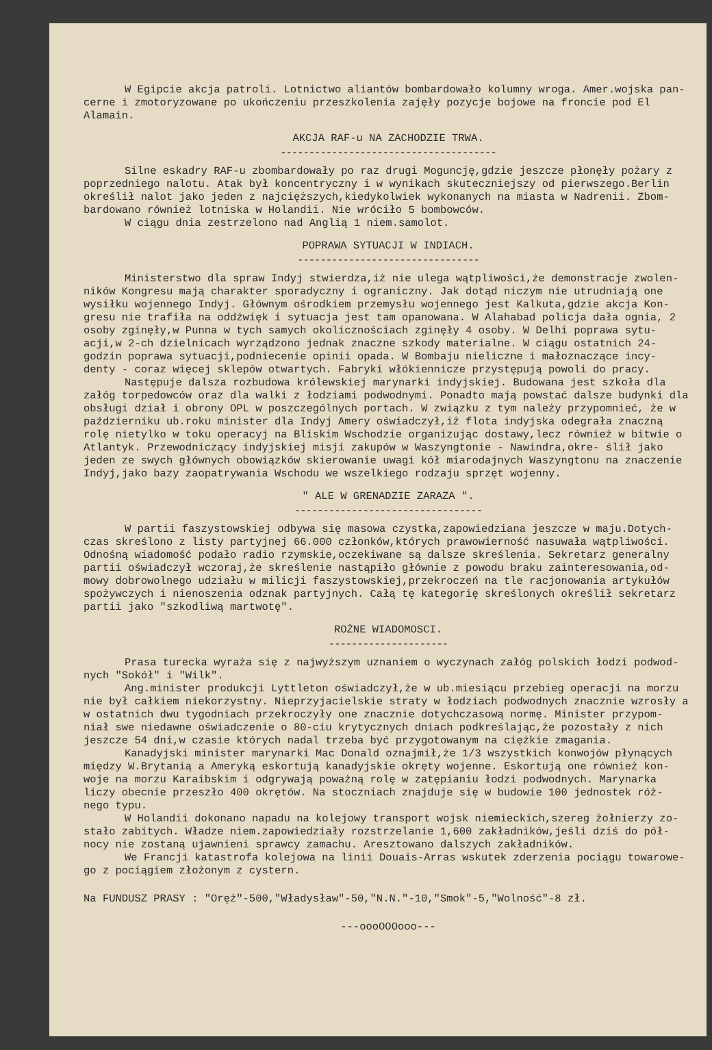W Egipcie akcja patroli. Lotnictwo aliantów bombardowało kolumny wroga. Amer.wojska pan- cerne i zmotoryzowane po ukończeniu przeszkolenia zajęły pozycje bojowe na froncie pod El Alamain.
AKCJA RAF-u NA ZACHODZIE TRWA.
--------------------------------------
Silne eskadry RAF-u zbombardowały po raz drugi Moguncję,gdzie jeszcze płonęły pożary z poprzedniego nalotu. Atak był koncentryczny i w wynikach skuteczniejszy od pierwszego.Berlin określił nalot jako jeden z najcięższych,kiedykolwiek wykonanych na miasta w Nadrenii. Zbom- bardowano również lotniska w Holandii. Nie wróciło 5 bombowców.
W ciągu dnia zestrzelono nad Anglią 1 niem.samolot.
POPRAWA SYTUACJI W INDIACH.
--------------------------------
Ministerstwo dla spraw Indyj stwierdza,iż nie ulega wątpliwości,że demonstracje zwolen- ników Kongresu mają charakter sporadyczny i ograniczny. Jak dotąd niczym nie utrudniają one wysiłku wojennego Indyj. Głównym ośrodkiem przemysłu wojennego jest Kalkuta,gdzie akcja Kon- gresu nie trafiła na oddźwięk i sytuacja jest tam opanowana. W Alahabad policja dała ognia, 2 osoby zginęły,w Punna w tych samych okolicznościach zginęły 4 osoby. W Delhi poprawa sytu- acji,w 2-ch dzielnicach wyrządzono jednak znaczne szkody materialne. W ciągu ostatnich 24- godzin poprawa sytuacji,podniecenie opinii opada. W Bombaju nieliczne i małoznaczące incy- denty - coraz więcej sklepów otwartych. Fabryki włókiennicze przystępują powoli do pracy.
Następuje dalsza rozbudowa królewskiej marynarki indyjskiej. Budowana jest szkoła dla załóg torpedowców oraz dla walki z łodziami podwodnymi. Ponadto mają powstać dalsze budynki dla obsługi dział i obrony OPL w poszczególnych portach. W związku z tym należy przypomnieć, że w październiku ub.roku minister dla Indyj Amery oświadczył,iż flota indyjska odegrała znaczną rolę nietylko w toku operacyj na Bliskim Wschodzie organizując dostawy,lecz również w bitwie o Atlantyk. Przewodniczący indyjskiej misji zakupów w Waszyngtonie - Nawindra,okre- ślił jako jeden ze swych głównych obowiązków skierowanie uwagi kół miarodajnych Waszyngtonu na znaczenie Indyj,jako bazy zaopatrywania Wschodu we wszelkiego rodzaju sprzęt wojenny.
" ALE W GRENADZIE ZARAZA ".
---------------------------------
W partii faszystowskiej odbywa się masowa czystka,zapowiedziana jeszcze w maju.Dotych- czas skreślono z listy partyjnej 66.000 członków,których prawowierność nasuwała wątpliwości. Odnośną wiadomość podało radio rzymskie,oczekiwane są dalsze skreślenia. Sekretarz generalny partii oświadczył wczoraj,że skreślenie nastąpiło głównie z powodu braku zainteresowania,od- mowy dobrowolnego udziału w milicji faszystowskiej,przekroczeń na tle racjonowania artykułów spożywczych i nienoszenia odznak partyjnych. Całą tę kategorię skreślonych określił sekretarz partii jako "szkodliwą martwotę".
ROŻNE WIADOMOSCI.
---------------------
Prasa turecka wyraża się z najwyższym uznaniem o wyczynach załóg polskich łodzi podwod- nych "Sokół" i "Wilk".
Ang.minister produkcji Lyttleton oświadczył,że w ub.miesiącu przebieg operacji na morzu nie był całkiem niekorzystny. Nieprzyjacielskie straty w łodziach podwodnych znacznie wzrosły a w ostatnich dwu tygodniach przekroczyły one znacznie dotychczasową normę. Minister przypom- niał swe niedawne oświadczenie o 80-ciu krytycznych dniach podkreślając,że pozostały z nich jeszcze 54 dni,w czasie których nadal trzeba być przygotowanym na ciężkie zmagania.
Kanadyjski minister marynarki Mac Donald oznajmił,że 1/3 wszystkich konwojów płynących między W.Brytanią a Ameryką eskortują kanadyjskie okręty wojenne. Eskortują one również kon- woje na morzu Karaibskim i odgrywają poważną rolę w zatępianiu łodzi podwodnych. Marynarka liczy obecnie przeszło 400 okrętów. Na stoczniach znajduje się w budowie 100 jednostek róż- nego typu.
W Holandii dokonano napadu na kolejowy transport wojsk niemieckich,szereg żołnierzy zo- stało zabitych. Władze niem.zapowiedziały rozstrzelanie 1,600 zakładników,jeśli dziś do pół- nocy nie zostaną ujawnieni sprawcy zamachu. Aresztowano dalszych zakładników.
We Francji katastrofa kolejowa na linii Douais-Arras wskutek zderzenia pociągu towarowe- go z pociągiem złożonym z cystern.
Na FUNDUSZ PRASY : "Oręż"-500,"Władysław"-50,"N.N."-10,"Smok"-5,"Wolność"-8 zł.
---oooOOOooo---